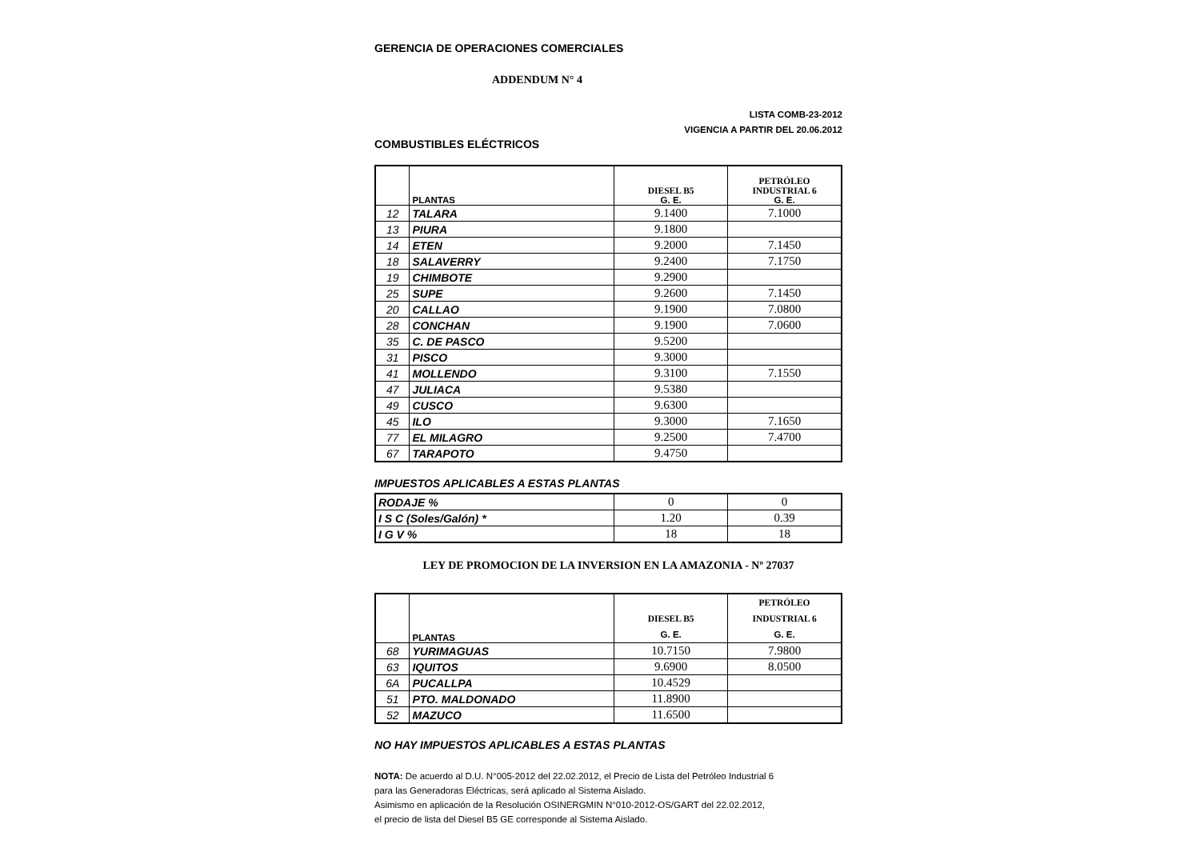GERENCIA DE OPERACIONES COMERCIALES
ADDENDUM N° 4
LISTA COMB-23-2012
VIGENCIA A PARTIR DEL 20.06.2012
COMBUSTIBLES ELÉCTRICOS
| | PLANTAS | DIESEL B5 G. E. | PETRÓLEO INDUSTRIAL 6 G. E. |
| --- | --- | --- | --- |
| 12 | TALARA | 9.1400 | 7.1000 |
| 13 | PIURA | 9.1800 | |
| 14 | ETEN | 9.2000 | 7.1450 |
| 18 | SALAVERRY | 9.2400 | 7.1750 |
| 19 | CHIMBOTE | 9.2900 | |
| 25 | SUPE | 9.2600 | 7.1450 |
| 20 | CALLAO | 9.1900 | 7.0800 |
| 28 | CONCHAN | 9.1900 | 7.0600 |
| 35 | C. DE PASCO | 9.5200 | |
| 31 | PISCO | 9.3000 | |
| 41 | MOLLENDO | 9.3100 | 7.1550 |
| 47 | JULIACA | 9.5380 | |
| 49 | CUSCO | 9.6300 | |
| 45 | ILO | 9.3000 | 7.1650 |
| 77 | EL MILAGRO | 9.2500 | 7.4700 |
| 67 | TARAPOTO | 9.4750 | |
IMPUESTOS APLICABLES A ESTAS PLANTAS
| RODAJE % | 0 | 0 |
| I S C (Soles/Galón) * | 1.20 | 0.39 |
| I G V % | 18 | 18 |
LEY DE PROMOCION DE LA INVERSION EN LA AMAZONIA - Nº 27037
| | PLANTAS | DIESEL B5 G. E. | PETRÓLEO INDUSTRIAL 6 G. E. |
| --- | --- | --- | --- |
| 68 | YURIMAGUAS | 10.7150 | 7.9800 |
| 63 | IQUITOS | 9.6900 | 8.0500 |
| 6A | PUCALLPA | 10.4529 | |
| 51 | PTO. MALDONADO | 11.8900 | |
| 52 | MAZUCO | 11.6500 | |
NO HAY IMPUESTOS APLICABLES A ESTAS PLANTAS
NOTA: De acuerdo al D.U. N°005-2012 del 22.02.2012, el Precio de Lista del Petróleo Industrial 6
para las Generadoras Eléctricas, será aplicado al Sistema Aislado.
Asimismo en aplicación de la Resolución OSINERGMIN N°010-2012-OS/GART del 22.02.2012,
el precio de lista del Diesel B5 GE corresponde al Sistema Aislado.